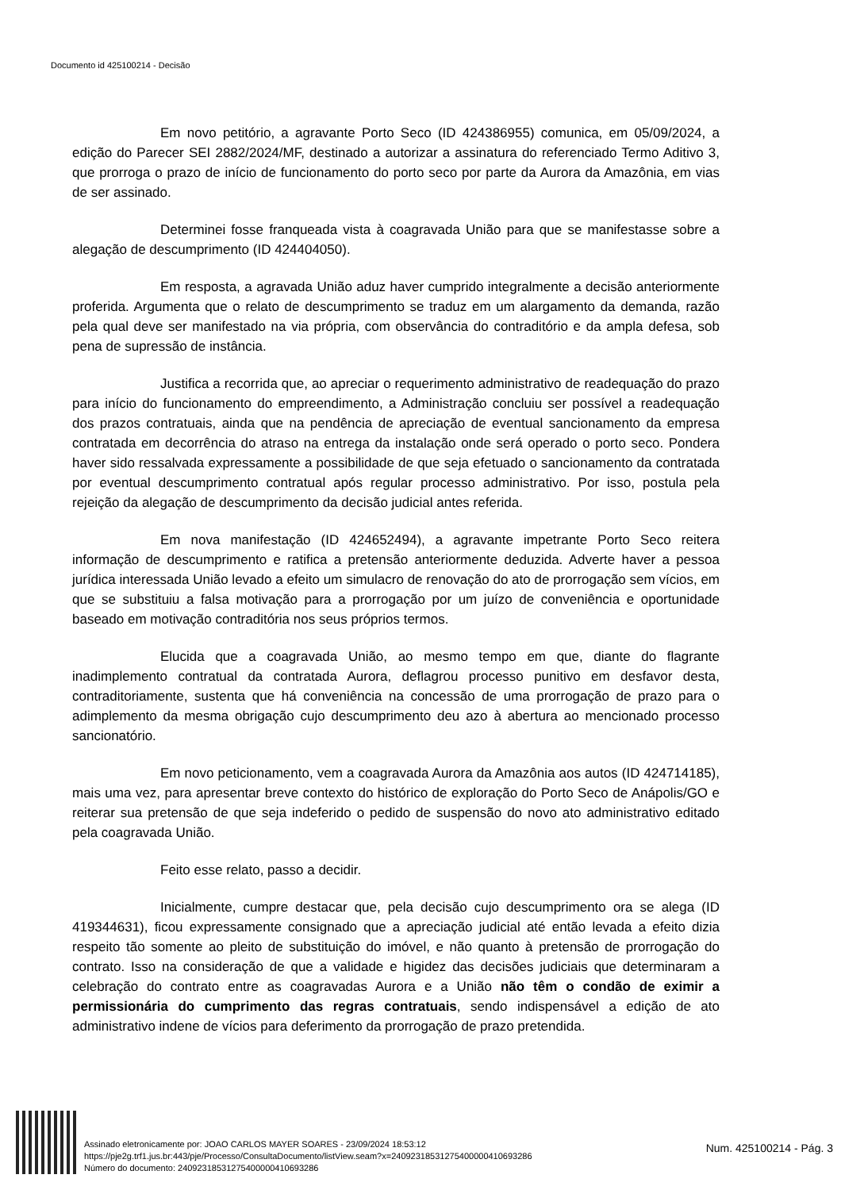Documento id 425100214 - Decisão
Em novo petitório, a agravante Porto Seco (ID 424386955) comunica, em 05/09/2024, a edição do Parecer SEI 2882/2024/MF, destinado a autorizar a assinatura do referenciado Termo Aditivo 3, que prorroga o prazo de início de funcionamento do porto seco por parte da Aurora da Amazônia, em vias de ser assinado.
Determinei fosse franqueada vista à coagravada União para que se manifestasse sobre a alegação de descumprimento (ID 424404050).
Em resposta, a agravada União aduz haver cumprido integralmente a decisão anteriormente proferida. Argumenta que o relato de descumprimento se traduz em um alargamento da demanda, razão pela qual deve ser manifestado na via própria, com observância do contraditório e da ampla defesa, sob pena de supressão de instância.
Justifica a recorrida que, ao apreciar o requerimento administrativo de readequação do prazo para início do funcionamento do empreendimento, a Administração concluiu ser possível a readequação dos prazos contratuais, ainda que na pendência de apreciação de eventual sancionamento da empresa contratada em decorrência do atraso na entrega da instalação onde será operado o porto seco. Pondera haver sido ressalvada expressamente a possibilidade de que seja efetuado o sancionamento da contratada por eventual descumprimento contratual após regular processo administrativo. Por isso, postula pela rejeição da alegação de descumprimento da decisão judicial antes referida.
Em nova manifestação (ID 424652494), a agravante impetrante Porto Seco reitera informação de descumprimento e ratifica a pretensão anteriormente deduzida. Adverte haver a pessoa jurídica interessada União levado a efeito um simulacro de renovação do ato de prorrogação sem vícios, em que se substituiu a falsa motivação para a prorrogação por um juízo de conveniência e oportunidade baseado em motivação contraditória nos seus próprios termos.
Elucida que a coagravada União, ao mesmo tempo em que, diante do flagrante inadimplemento contratual da contratada Aurora, deflagrou processo punitivo em desfavor desta, contraditoriamente, sustenta que há conveniência na concessão de uma prorrogação de prazo para o adimplemento da mesma obrigação cujo descumprimento deu azo à abertura ao mencionado processo sancionatório.
Em novo peticionamento, vem a coagravada Aurora da Amazônia aos autos (ID 424714185), mais uma vez, para apresentar breve contexto do histórico de exploração do Porto Seco de Anápolis/GO e reiterar sua pretensão de que seja indeferido o pedido de suspensão do novo ato administrativo editado pela coagravada União.
Feito esse relato, passo a decidir.
Inicialmente, cumpre destacar que, pela decisão cujo descumprimento ora se alega (ID 419344631), ficou expressamente consignado que a apreciação judicial até então levada a efeito dizia respeito tão somente ao pleito de substituição do imóvel, e não quanto à pretensão de prorrogação do contrato. Isso na consideração de que a validade e higidez das decisões judiciais que determinaram a celebração do contrato entre as coagravadas Aurora e a União não têm o condão de eximir a permissionária do cumprimento das regras contratuais, sendo indispensável a edição de ato administrativo indene de vícios para deferimento da prorrogação de prazo pretendida.
Assinado eletronicamente por: JOAO CARLOS MAYER SOARES - 23/09/2024 18:53:12
https://pje2g.trf1.jus.br:443/pje/Processo/ConsultaDocumento/listView.seam?x=24092318531275400000410693286
Número do documento: 24092318531275400000410693286
Num. 425100214 - Pág. 3